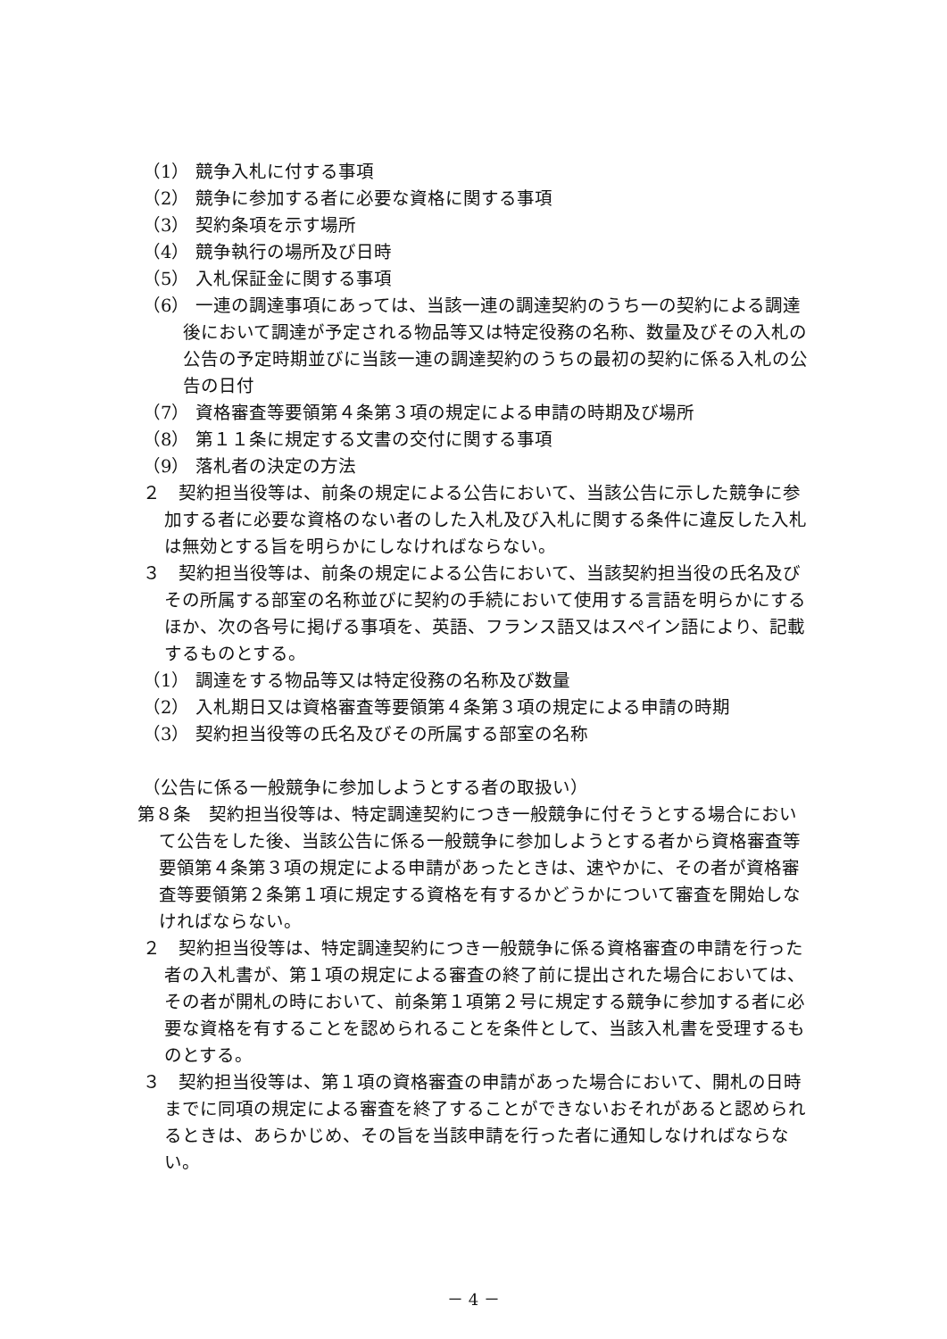（1） 競争入札に付する事項
（2） 競争に参加する者に必要な資格に関する事項
（3） 契約条項を示す場所
（4） 競争執行の場所及び日時
（5） 入札保証金に関する事項
（6） 一連の調達事項にあっては、当該一連の調達契約のうち一の契約による調達後において調達が予定される物品等又は特定役務の名称、数量及びその入札の公告の予定時期並びに当該一連の調達契約のうちの最初の契約に係る入札の公告の日付
（7） 資格審査等要領第４条第３項の規定による申請の時期及び場所
（8） 第１１条に規定する文書の交付に関する事項
（9） 落札者の決定の方法
２　契約担当役等は、前条の規定による公告において、当該公告に示した競争に参加する者に必要な資格のない者のした入札及び入札に関する条件に違反した入札は無効とする旨を明らかにしなければならない。
３　契約担当役等は、前条の規定による公告において、当該契約担当役の氏名及びその所属する部室の名称並びに契約の手続において使用する言語を明らかにするほか、次の各号に掲げる事項を、英語、フランス語又はスペイン語により、記載するものとする。
（1） 調達をする物品等又は特定役務の名称及び数量
（2） 入札期日又は資格審査等要領第４条第３項の規定による申請の時期
（3） 契約担当役等の氏名及びその所属する部室の名称
（公告に係る一般競争に参加しようとする者の取扱い）
第８条　契約担当役等は、特定調達契約につき一般競争に付そうとする場合において公告をした後、当該公告に係る一般競争に参加しようとする者から資格審査等要領第４条第３項の規定による申請があったときは、速やかに、その者が資格審査等要領第２条第１項に規定する資格を有するかどうかについて審査を開始しなければならない。
２　契約担当役等は、特定調達契約につき一般競争に係る資格審査の申請を行った者の入札書が、第１項の規定による審査の終了前に提出された場合においては、その者が開札の時において、前条第１項第２号に規定する競争に参加する者に必要な資格を有することを認められることを条件として、当該入札書を受理するものとする。
３　契約担当役等は、第１項の資格審査の申請があった場合において、開札の日時までに同項の規定による審査を終了することができないおそれがあると認められるときは、あらかじめ、その旨を当該申請を行った者に通知しなければならない。
－ 4 －